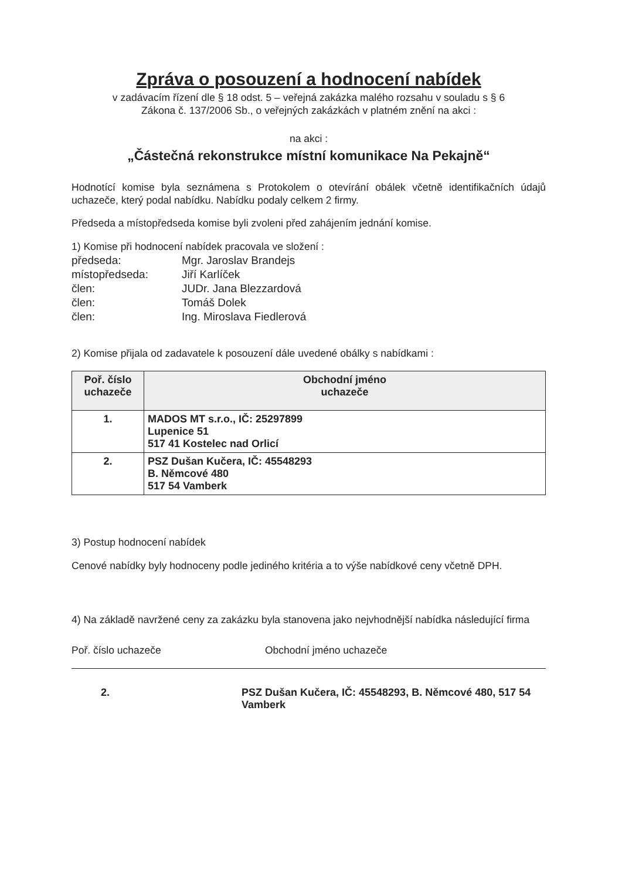Zpráva o posouzení a hodnocení nabídek
v zadávacím řízení dle § 18 odst. 5 – veřejná zakázka malého rozsahu v souladu s § 6
Zákona č. 137/2006 Sb., o veřejných zakázkách v platném znění na akci :
na akci :
„Částečná rekonstrukce místní komunikace Na Pekajně“
Hodnotící komise byla seznámena s Protokolem o otevírání obálek včetně identifikačních údajů uchazeče, který podal nabídku. Nabídku podaly celkem 2 firmy.
Předseda a místopředseda komise byli zvoleni před zahájením jednání komise.
1) Komise při hodnocení nabídek pracovala ve složení :
| předseda: | Mgr. Jaroslav Brandejs |
| místopředseda: | Jiří Karlíček |
| člen: | JUDr. Jana Blezzardová |
| člen: | Tomáš Dolek |
| člen: | Ing. Miroslava Fiedlerová |
2) Komise přijala od zadavatele k posouzení dále uvedené obálky s nabídkami :
| Poř. číslo uchazeče | Obchodní jméno uchazeče |
| --- | --- |
| 1. | MADOS MT s.r.o., IČ: 25297899 Lupenice 51 517 41 Kostelec nad Orlicí |
| 2. | PSZ Dušan Kučera, IČ: 45548293 B. Němcové 480 517 54 Vamberk |
3) Postup hodnocení nabídek
Cenové nabídky byly hodnoceny podle jediného kritéria a to výše nabídkové ceny včetně DPH.
4) Na základě navržené ceny za zakázku byla stanovena jako nejvhodnější nabídka následující firma
Poř. číslo uchazeče Obchodní jméno uchazeče
2. PSZ Dušan Kučera, IČ: 45548293, B. Němcové 480, 517 54
Vamberk